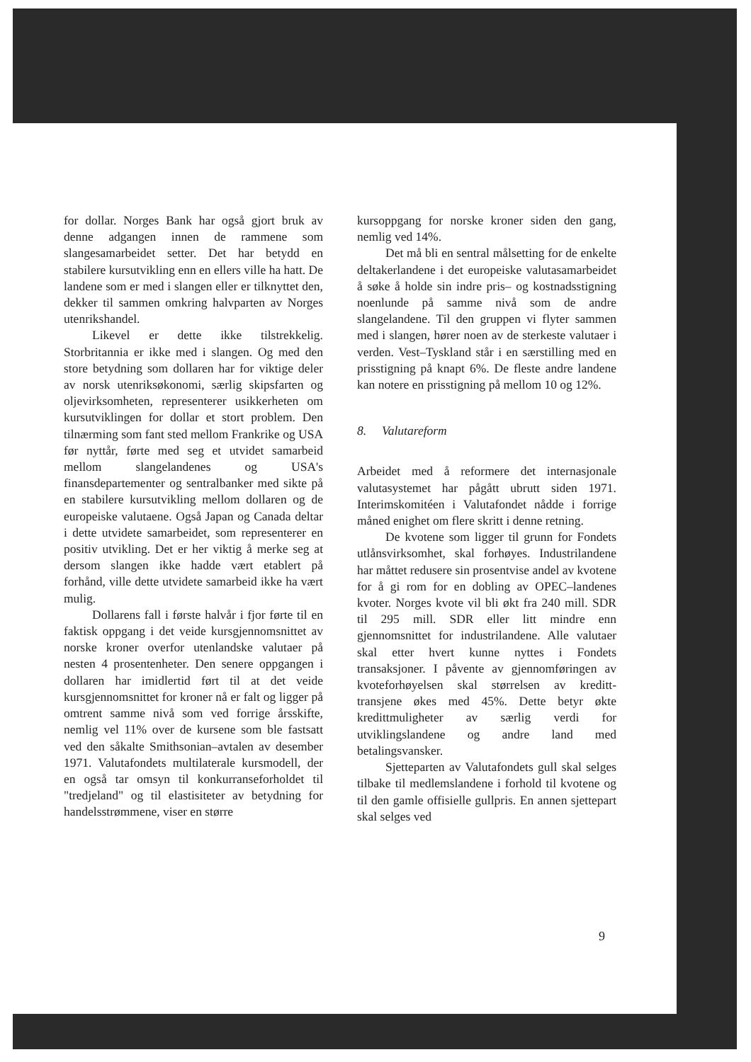for dollar. Norges Bank har også gjort bruk av denne adgangen innen de rammene som slangesamarbeidet setter. Det har betydd en stabilere kursutvikling enn en ellers ville ha hatt. De landene som er med i slangen eller er tilknyttet den, dekker til sammen omkring halvparten av Norges utenrikshandel.
Likevel er dette ikke tilstrekkelig. Storbritannia er ikke med i slangen. Og med den store betydning som dollaren har for viktige deler av norsk utenriksøkonomi, særlig skipsfarten og oljevirksomheten, representerer usikkerheten om kursutviklingen for dollar et stort problem. Den tilnærming som fant sted mellom Frankrike og USA før nyttår, førte med seg et utvidet samarbeid mellom slangelandenes og USA's finansdepartementer og sentralbanker med sikte på en stabilere kursutvikling mellom dollaren og de europeiske valutaene. Også Japan og Canada deltar i dette utvidete samarbeidet, som representerer en positiv utvikling. Det er her viktig å merke seg at dersom slangen ikke hadde vært etablert på forhånd, ville dette utvidete samarbeid ikke ha vært mulig.
Dollarens fall i første halvår i fjor førte til en faktisk oppgang i det veide kursgjennomsnittet av norske kroner overfor utenlandske valutaer på nesten 4 prosentenheter. Den senere oppgangen i dollaren har imidlertid ført til at det veide kursgjennomsnittet for kroner nå er falt og ligger på omtrent samme nivå som ved forrige årsskifte, nemlig vel 11% over de kursene som ble fastsatt ved den såkalte Smithsonian–avtalen av desember 1971. Valutafondets multilaterale kursmodell, der en også tar omsyn til konkurranseforholdet til "tredjeland" og til elastisiteter av betydning for handelsstrømmene, viser en større
kursoppgang for norske kroner siden den gang, nemlig ved 14%.
Det må bli en sentral målsetting for de enkelte deltakerlandene i det europeiske valutasamarbeidet å søke å holde sin indre pris– og kostnadsstigning noenlunde på samme nivå som de andre slangelandene. Til den gruppen vi flyter sammen med i slangen, hører noen av de sterkeste valutaer i verden. Vest–Tyskland står i en særstilling med en prisstigning på knapt 6%. De fleste andre landene kan notere en prisstigning på mellom 10 og 12%.
8. Valutareform
Arbeidet med å reformere det internasjonale valutasystemet har pågått ubrutt siden 1971. Interimskomitéen i Valutafondet nådde i forrige måned enighet om flere skritt i denne retning.
De kvotene som ligger til grunn for Fondets utlånsvirksomhet, skal forhøyes. Industrilandene har måttet redusere sin prosentvise andel av kvotene for å gi rom for en dobling av OPEC–landenes kvoter. Norges kvote vil bli økt fra 240 mill. SDR til 295 mill. SDR eller litt mindre enn gjennomsnittet for industrilandene. Alle valutaer skal etter hvert kunne nyttes i Fondets transaksjoner. I påvente av gjennomføringen av kvoteforhøyelsen skal størrelsen av kreditt-transjene økes med 45%. Dette betyr økte kredittmuligheter av særlig verdi for utviklingslandene og andre land med betalingsvansker.
Sjetteparten av Valutafondets gull skal selges tilbake til medlemslandene i forhold til kvotene og til den gamle offisielle gullpris. En annen sjettepart skal selges ved
9